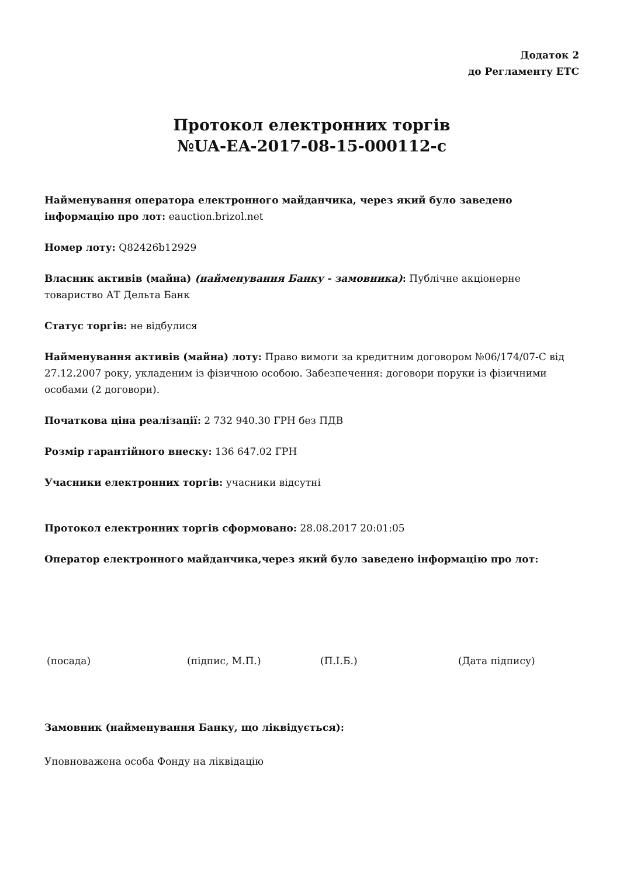Додаток 2
до Регламенту ЕТС
Протокол електронних торгів
№UA-EA-2017-08-15-000112-c
Найменування оператора електронного майданчика, через який було заведено інформацію про лот: eauction.brizol.net
Номер лоту: Q82426b12929
Власник активів (майна) (найменування Банку - замовника): Публічне акціонерне товариство АТ Дельта Банк
Статус торгів: не відбулися
Найменування активів (майна) лоту: Право вимоги за кредитним договором №06/174/07-С від 27.12.2007 року, укладеним із фізичною особою. Забезпечення: договори поруки із фізичними особами (2 договори).
Початкова ціна реалізації: 2 732 940.30 ГРН без ПДВ
Розмір гарантійного внеску: 136 647.02 ГРН
Учасники електронних торгів: учасники відсутні
Протокол електронних торгів сформовано: 28.08.2017 20:01:05
Оператор електронного майданчика,через який було заведено інформацію про лот:
(посада) (підпис, М.П.) (П.І.Б.) (Дата підпису)
Замовник (найменування Банку, що ліквідується):
Уповноважена особа Фонду на ліквідацію